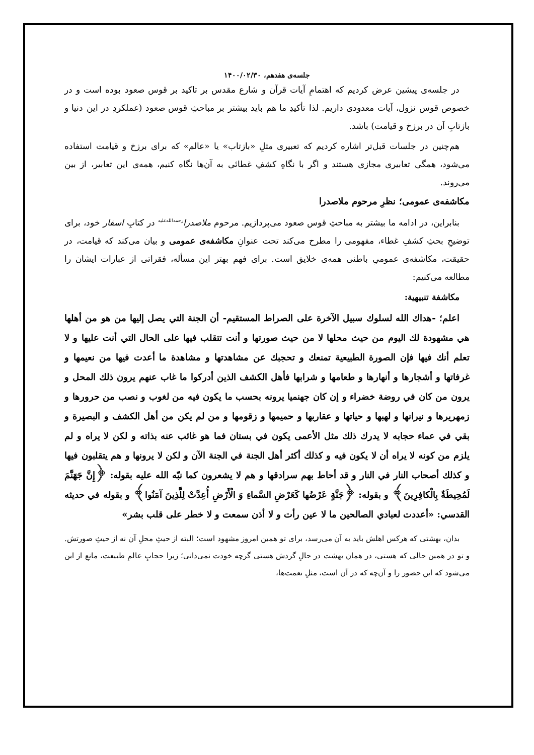جلسه‌ی هفدهم، ۱۴۰۰/۰۲/۳۰
در جلسه‌ی پیشین عرض کردیم که اهتمامِ آیات قرآن و شارع مقدس بر تاکید بر قوس صعود بوده است و در خصوص قوس نزول، آیات معدودی داریم. لذا تأکیدِ ما هم باید بیشتر بر مباحثِ قوس صعود (عملکردِ در این دنیا و بازتابِ آن در برزخ و قیامت) باشد.
هم‌چنین در جلسات قبل‌تر اشاره کردیم که تعبیری مثلِ «بازتاب» یا «عالم» که برای برزخ و قیامت استفاده می‌شود، همگی تعابیری مجازی هستند و اگر با نگاهِ کشفِ غطائی به آن‌ها نگاه کنیم، همه‌ی این تعابیر، از بین می‌روند.
مکاشفه‌ی عمومی؛ نظرِ مرحوم ملاصدرا
بنابراین، در ادامه ما بیشتر به مباحثِ قوس صعود می‌پردازیم. مرحوم ملاصدرا<sup>رحمه‌الله‌علیه</sup> در کتابِ اسفار خود، برای توضیحِ بحثِ کشفِ غطاء، مفهومی را مطرح می‌کند تحت عنوانِ مکاشفه‌ی عمومی و بیان می‌کند که قیامت، در حقیقت، مکاشفه‌ی عمومیِ باطنی همه‌ی خلایق است. برای فهم بهتر این مسأله، فقراتی از عبارات ایشان را مطالعه می‌کنیم:
مكاشفة تنبيهية:
اعلم؛ -هداك الله لسلوك سبيل الآخرة على الصراط المستقيم- أن الجنة التي يصل إليها من هو من أهلها هي مشهودة لك اليوم من حيث محلها لا من حيث صورتها و أنت تتقلب فيها على الحال التي أنت عليها و لا تعلم أنك فيها فإن الصورة الطبيعية تمنعك و تحجبك عن مشاهدتها و مشاهدة ما أعدت فيها من نعيمها و غرفاتها و أشجارها و أنهارها و طعامها و شرابها فأهل الكشف الذين أدركوا ما غاب عنهم يرون ذلك المحل و يرون من كان في روضة خضراء و إن كان جهنميا يرونه بحسب ما يكون فيه من لغوب و نصب من حرورها و زمهريرها و نيرانها و لهبها و حياتها و عقاربها و حميمها و زقومها و من لم يكن من أهل الكشف و البصيرة و بقي في عماء حجابه لا يدرك ذلك مثل الأعمى يكون في بستان فما هو غائب عنه بذاته و لكن لا يراه و لم يلزم من كونه لا يراه أن لا يكون فيه و كذلك أكثر أهل الجنة في الجنة الآن و لكن لا يرونها و هم يتقلبون فيها و كذلك أصحاب النار في النار و قد أحاط بهم سرادقها و هم لا يشعرون كما نبّه الله عليه بقوله: ﴿إِنَّ جَهَنَّمَ لَمُحِيطَةٌ بِالْكافِرِينَ﴾ و بقوله: ﴿جَنَّةٍ عَرْضُها كَعَرْضِ السَّماءِ وَ الْأَرْضِ أُعِدَّتْ لِلَّذِينَ آمَنُوا﴾ و بقوله في حديثه القدسي: «أعددت لعبادي الصالحين ما لا عين رأت و لا أذن سمعت و لا خطر على قلب بشر»
بدان، بهشتی که هرکس اهلش باید به آن می‌رسد، برای تو همین امروز مشهود است؛ البته از حیثِ محلِ آن نه از حیثِ صورتش. و تو در همین حالی که هستی، در همان بهشت در حالِ گردش هستی گرچه خودت نمی‌دانی؛ زیرا حجابِ عالمِ طبیعت، مانعِ از این می‌شود که این حضور را و آن‌چه که در آن است، مثلِ نعمت‌ها،